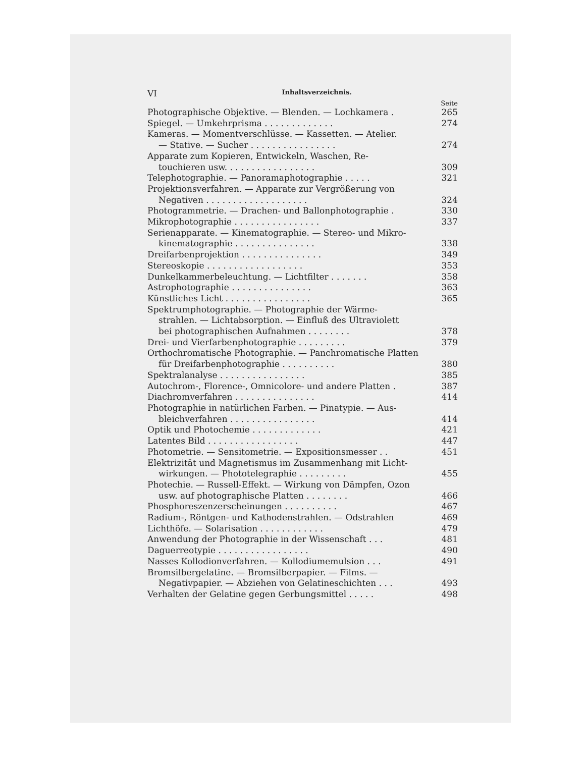VI Inhaltsverzeichnis.
Seite
Photographische Objektive. — Blenden. — Lochkamera . 265
Spiegel. — Umkehrprisma . . . . . . . . . . . . . 274
Kameras. — Momentverschlüsse. — Kassetten. — Atelier.
— Stative. — Sucher . . . . . . . . . . . . . . . .
274
Apparate zum Kopieren, Entwickeln, Waschen, Re-
touchieren usw. . . . . . . . . . . . . . . . .
309
Telephotographie. — Panoramaphotographie . . . . . 321
Projektionsverfahren. — Apparate zur Vergrößerung von
Negativen . . . . . . . . . . . . . . . . . . .
324
Photogrammetrie. — Drachen- und Ballonphotographie . 330
Mikrophotographie . . . . . . . . . . . . . . . . 337
Serienapparate. — Kinematographie. — Stereo- und Mikro-
kinematographie . . . . . . . . . . . . . . .
338
Dreifarbenprojektion . . . . . . . . . . . . . . . 349
Stereoskopie . . . . . . . . . . . . . . . . . . 353
Dunkelkammerbeleuchtung. — Lichtfilter . . . . . . . 358
Astrophotographie . . . . . . . . . . . . . . . 363
Künstliches Licht . . . . . . . . . . . . . . . . 365
Spektrumphotographie. — Photographie der Wärme-
strahlen. — Lichtabsorption. — Einfluß des Ultraviolett
bei photographischen Aufnahmen . . . . . . . .
378
Drei- und Vierfarbenphotographie . . . . . . . . . 379
Orthochromatische Photographie. — Panchromatische Platten
für Dreifarbenphotographie . . . . . . . . . .
380
Spektralanalyse . . . . . . . . . . . . . . . . 385
Autochrom-, Florence-, Omnicolore- und andere Platten . 387
Diachromverfahren . . . . . . . . . . . . . . . 414
Photographie in natürlichen Farben. — Pinatypie. — Aus-
bleichverfahren . . . . . . . . . . . . . . . .
414
Optik und Photochemie . . . . . . . . . . . . . 421
Latentes Bild . . . . . . . . . . . . . . . . . 447
Photometrie. — Sensitometrie. — Expositionsmesser . . 451
Elektrizität und Magnetismus im Zusammenhang mit Licht-
wirkungen. — Phototelegraphie . . . . . . . . .
455
Photechie. — Russell-Effekt. — Wirkung von Dämpfen, Ozon
usw. auf photographische Platten . . . . . . . .
466
Phosphoreszenzerscheinungen . . . . . . . . . . 467
Radium-, Röntgen- und Kathodenstrahlen. — Odstrahlen 469
Lichthöfe. — Solarisation . . . . . . . . . . . . 479
Anwendung der Photographie in der Wissenschaft . . . 481
Daguerreotypie . . . . . . . . . . . . . . . . . 490
Nasses Kollodionverfahren. — Kollodiumemulsion . . . 491
Bromsilbergelatine. — Bromsilberpapier. — Films. —
Negativpapier. — Abziehen von Gelatineschichten . . .
493
Verhalten der Gelatine gegen Gerbungsmittel . . . . . 498